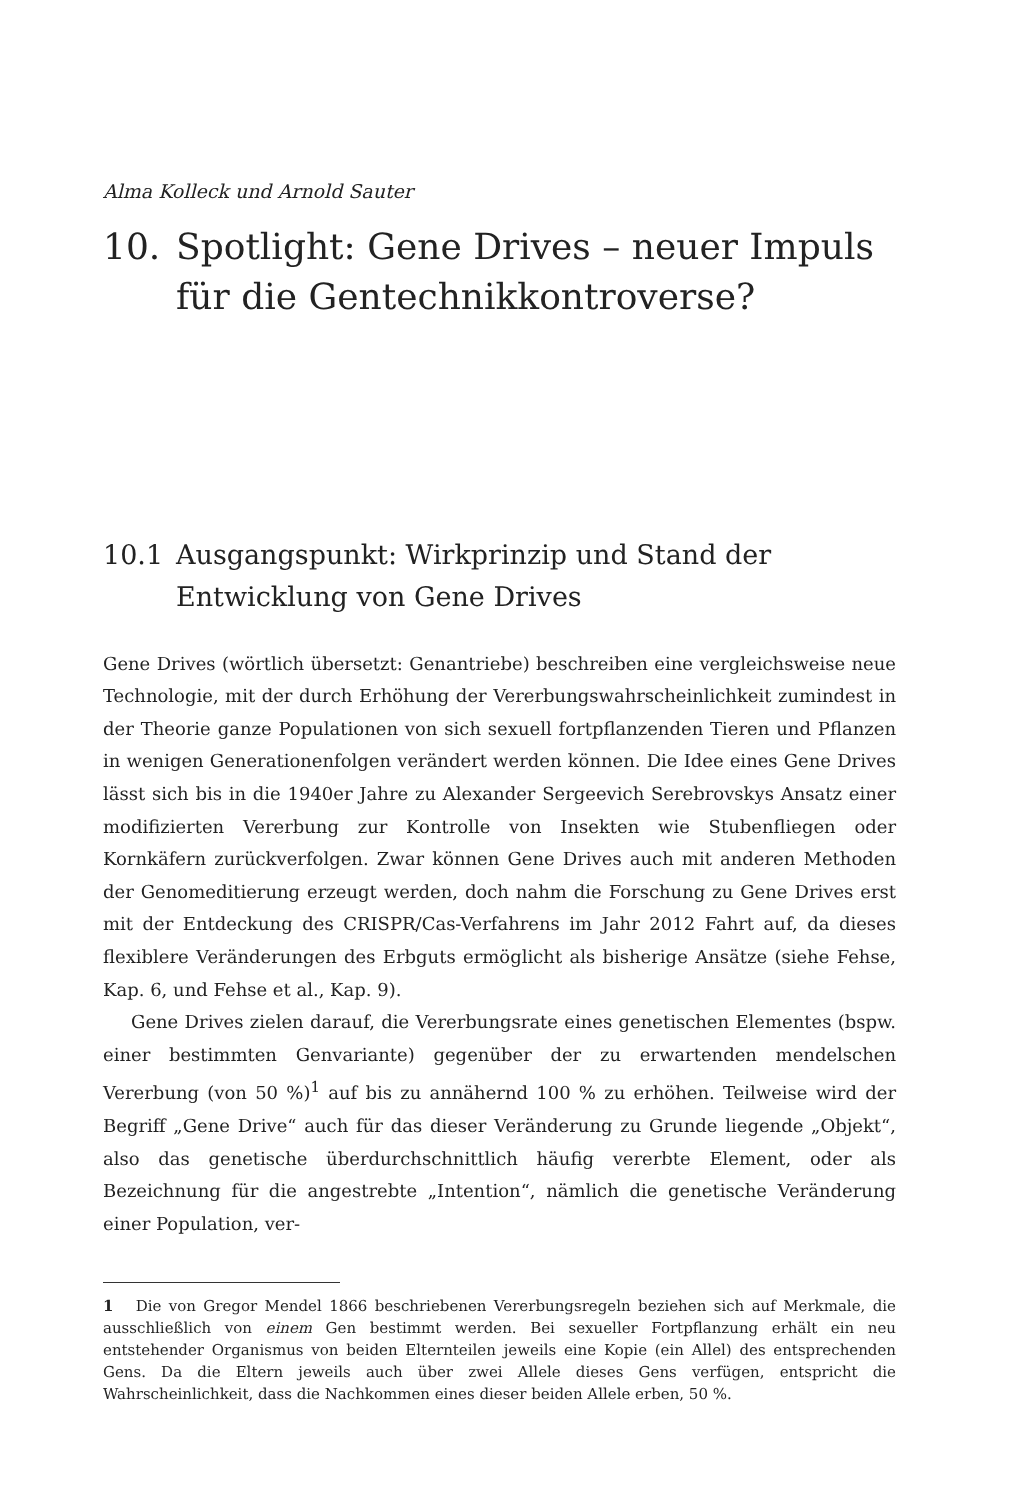Alma Kolleck und Arnold Sauter
10. Spotlight: Gene Drives – neuer Impuls für die Gentechnikkontroverse?
10.1 Ausgangspunkt: Wirkprinzip und Stand der Entwicklung von Gene Drives
Gene Drives (wörtlich übersetzt: Genantriebe) beschreiben eine vergleichsweise neue Technologie, mit der durch Erhöhung der Vererbungswahrscheinlichkeit zumindest in der Theorie ganze Populationen von sich sexuell fortpflanzenden Tieren und Pflanzen in wenigen Generationenfolgen verändert werden können. Die Idee eines Gene Drives lässt sich bis in die 1940er Jahre zu Alexander Sergeevich Serebrovskys Ansatz einer modifizierten Vererbung zur Kontrolle von Insekten wie Stubenfliegen oder Kornkäfern zurückverfolgen. Zwar können Gene Drives auch mit anderen Methoden der Genomeditierung erzeugt werden, doch nahm die Forschung zu Gene Drives erst mit der Entdeckung des CRISPR/Cas-Verfahrens im Jahr 2012 Fahrt auf, da dieses flexiblere Veränderungen des Erbguts ermöglicht als bisherige Ansätze (siehe Fehse, Kap. 6, und Fehse et al., Kap. 9).
Gene Drives zielen darauf, die Vererbungsrate eines genetischen Elementes (bspw. einer bestimmten Genvariante) gegenüber der zu erwartenden mendelschen Vererbung (von 50 %)<sup>1</sup> auf bis zu annähernd 100 % zu erhöhen. Teilweise wird der Begriff „Gene Drive“ auch für das dieser Veränderung zu Grunde liegende „Objekt“, also das genetische überdurchschnittlich häufig vererbte Element, oder als Bezeichnung für die angestrebte „Intention“, nämlich die genetische Veränderung einer Population, ver-
1 Die von Gregor Mendel 1866 beschriebenen Vererbungsregeln beziehen sich auf Merkmale, die ausschließlich von einem Gen bestimmt werden. Bei sexueller Fortpflanzung erhält ein neu entstehender Organismus von beiden Elternteilen jeweils eine Kopie (ein Allel) des entsprechenden Gens. Da die Eltern jeweils auch über zwei Allele dieses Gens verfügen, entspricht die Wahrscheinlichkeit, dass die Nachkommen eines dieser beiden Allele erben, 50 %.